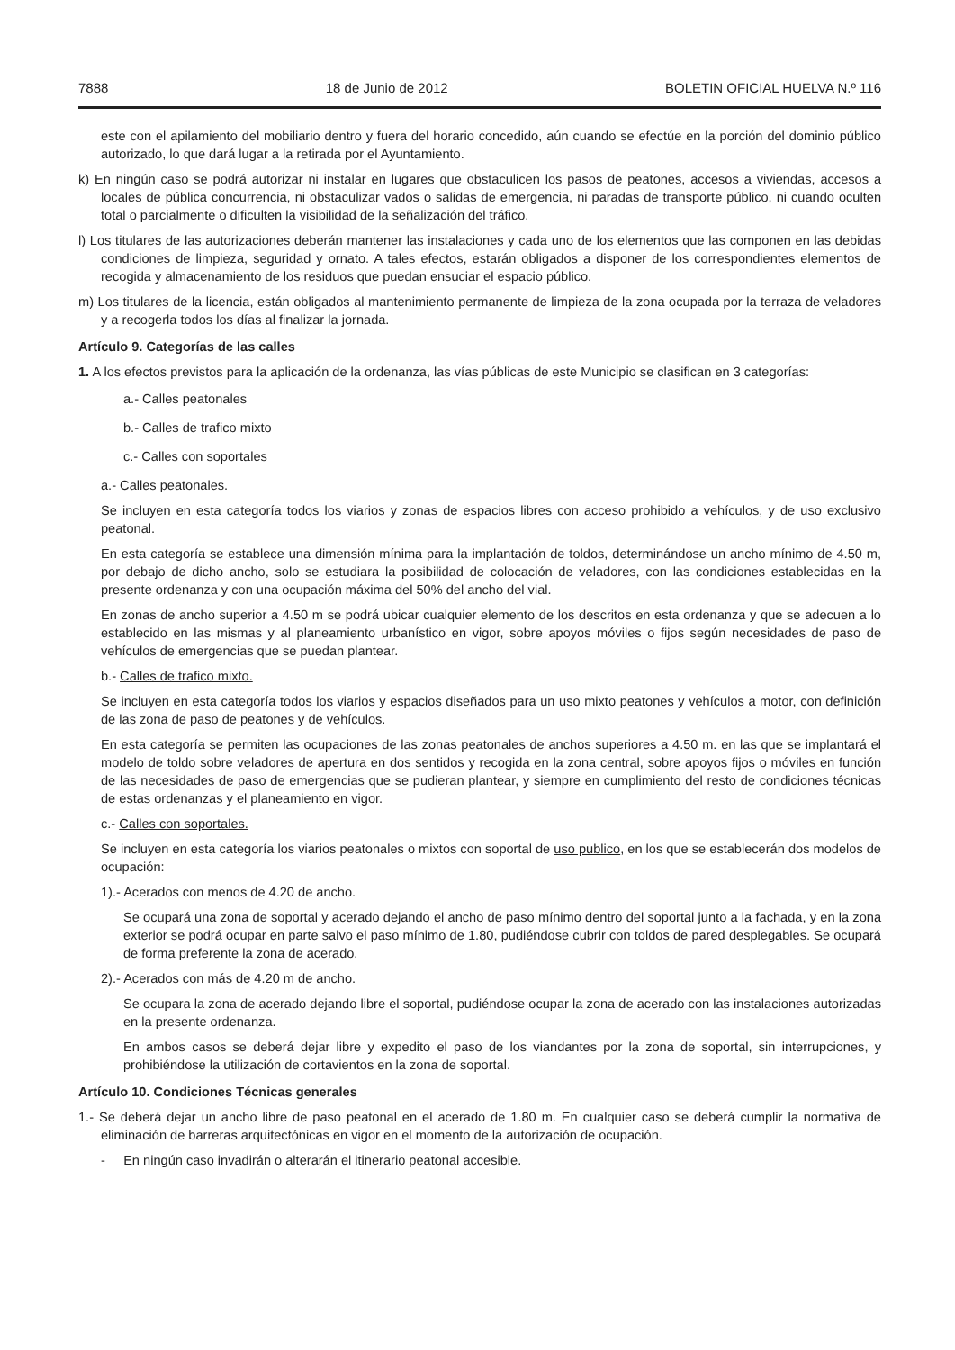7888 18 de Junio de 2012 BOLETIN OFICIAL HUELVA N.º 116
este con el apilamiento del mobiliario dentro y fuera del horario concedido, aún cuando se efectúe en la porción del dominio público autorizado, lo que dará lugar a la retirada por el Ayuntamiento.
k) En ningún caso se podrá autorizar ni instalar en lugares que obstaculicen los pasos de peatones, accesos a viviendas, accesos a locales de pública concurrencia, ni obstaculizar vados o salidas de emergencia, ni paradas de transporte público, ni cuando oculten total o parcialmente o dificulten la visibilidad de la señalización del tráfico.
l) Los titulares de las autorizaciones deberán mantener las instalaciones y cada uno de los elementos que las componen en las debidas condiciones de limpieza, seguridad y ornato. A tales efectos, estarán obligados a disponer de los correspondientes elementos de recogida y almacenamiento de los residuos que puedan ensuciar el espacio público.
m) Los titulares de la licencia, están obligados al mantenimiento permanente de limpieza de la zona ocupada por la terraza de veladores y a recogerla todos los días al finalizar la jornada.
Artículo 9. Categorías de las calles
1. A los efectos previstos para la aplicación de la ordenanza, las vías públicas de este Municipio se clasifican en 3 categorías:
a.- Calles peatonales
b.- Calles de trafico mixto
c.- Calles con soportales
a.- Calles peatonales.
Se incluyen en esta categoría todos los viarios y zonas de espacios libres con acceso prohibido a vehículos, y de uso exclusivo peatonal.
En esta categoría se establece una dimensión mínima para la implantación de toldos, determinándose un ancho mínimo de 4.50 m, por debajo de dicho ancho, solo se estudiara la posibilidad de colocación de veladores, con las condiciones establecidas en la presente ordenanza y con una ocupación máxima del 50% del ancho del vial.
En zonas de ancho superior a 4.50 m se podrá ubicar cualquier elemento de los descritos en esta ordenanza y que se adecuen a lo establecido en las mismas y al planeamiento urbanístico en vigor, sobre apoyos móviles o fijos según necesidades de paso de vehículos de emergencias que se puedan plantear.
b.- Calles de trafico mixto.
Se incluyen en esta categoría todos los viarios y espacios diseñados para un uso mixto peatones y vehículos a motor, con definición de las zona de paso de peatones y de vehículos.
En esta categoría se permiten las ocupaciones de las zonas peatonales de anchos superiores a 4.50 m. en las que se implantará el modelo de toldo sobre veladores de apertura en dos sentidos y recogida en la zona central, sobre apoyos fijos o móviles en función de las necesidades de paso de emergencias que se pudieran plantear, y siempre en cumplimiento del resto de condiciones técnicas de estas ordenanzas y el planeamiento en vigor.
c.- Calles con soportales.
Se incluyen en esta categoría los viarios peatonales o mixtos con soportal de uso publico, en los que se establecerán dos modelos de ocupación:
1).- Acerados con menos de 4.20 de ancho.
Se ocupará una zona de soportal y acerado dejando el ancho de paso mínimo dentro del soportal junto a la fachada, y en la zona exterior se podrá ocupar en parte salvo el paso mínimo de 1.80, pudiéndose cubrir con toldos de pared desplegables. Se ocupará de forma preferente la zona de acerado.
2).- Acerados con más de 4.20 m de ancho.
Se ocupara la zona de acerado dejando libre el soportal, pudiéndose ocupar la zona de acerado con las instalaciones autorizadas en la presente ordenanza.
En ambos casos se deberá dejar libre y expedito el paso de los viandantes por la zona de soportal, sin interrupciones, y prohibiéndose la utilización de cortavientos en la zona de soportal.
Artículo 10. Condiciones Técnicas generales
1.- Se deberá dejar un ancho libre de paso peatonal en el acerado de 1.80 m. En cualquier caso se deberá cumplir la normativa de eliminación de barreras arquitectónicas en vigor en el momento de la autorización de ocupación.
- En ningún caso invadirán o alterarán el itinerario peatonal accesible.